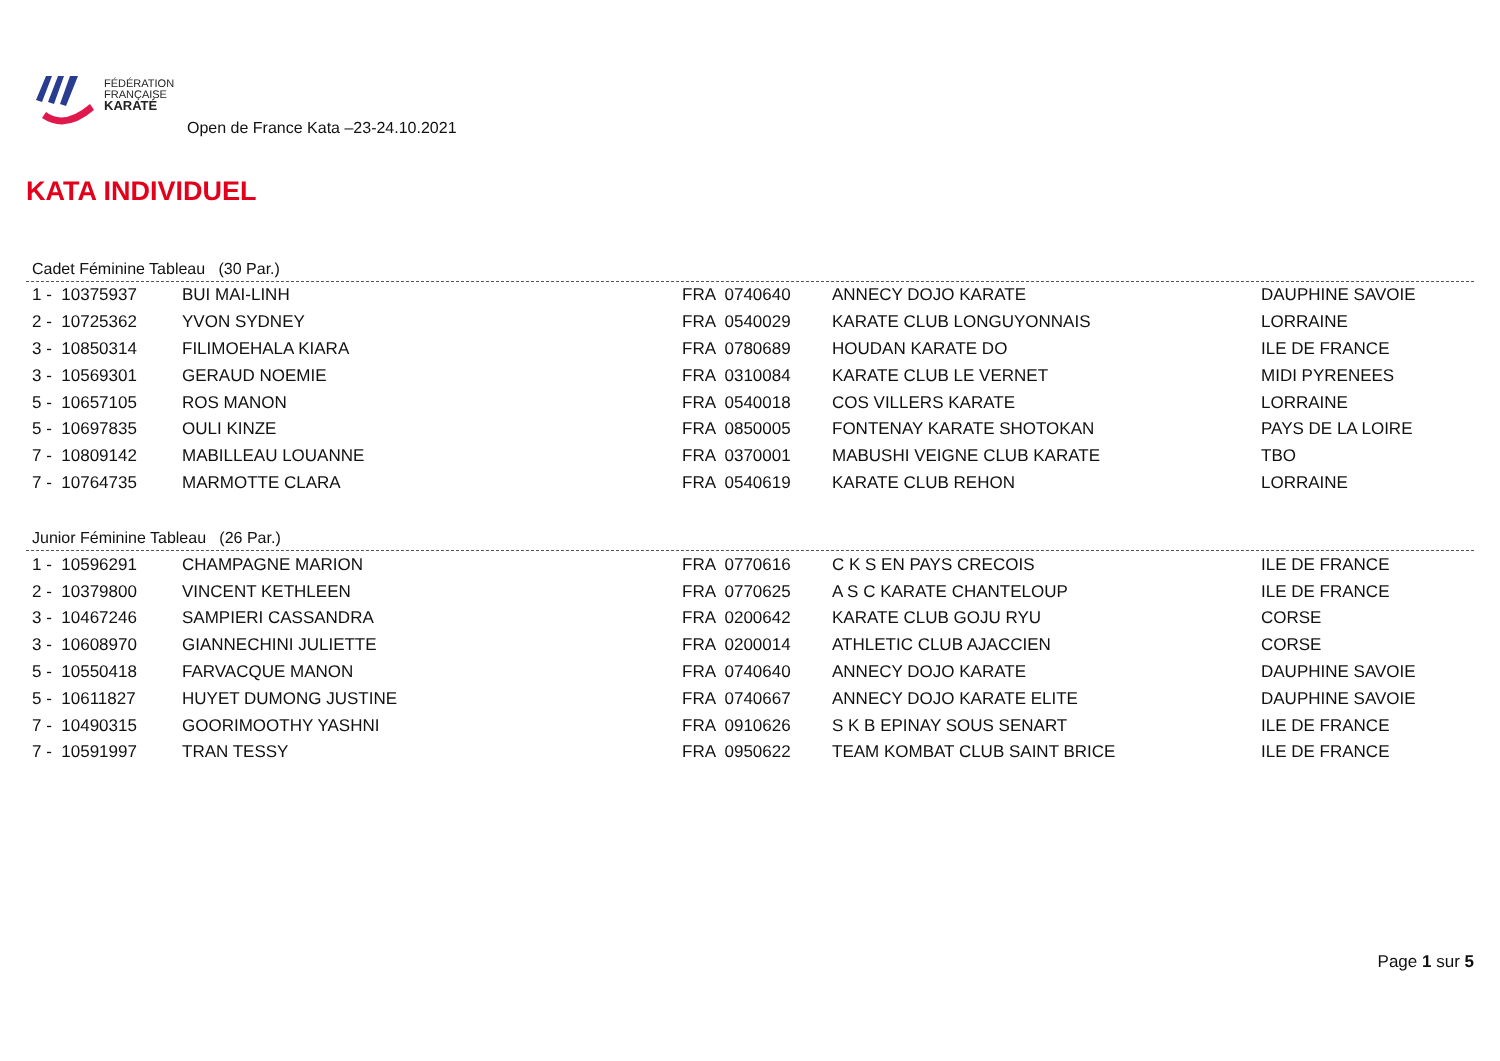FÉDÉRATION
FRANÇAISE
KARATÉ
Open de France Kata –23-24.10.2021
KATA INDIVIDUEL
Cadet Féminine Tableau (30 Par.)
| 1 - 10375937 | BUI MAI-LINH | FRA 0740640 | ANNECY DOJO KARATE | DAUPHINE SAVOIE |
| 2 - 10725362 | YVON SYDNEY | FRA 0540029 | KARATE CLUB LONGUYONNAIS | LORRAINE |
| 3 - 10850314 | FILIMOEHALA KIARA | FRA 0780689 | HOUDAN KARATE DO | ILE DE FRANCE |
| 3 - 10569301 | GERAUD NOEMIE | FRA 0310084 | KARATE CLUB LE VERNET | MIDI PYRENEES |
| 5 - 10657105 | ROS MANON | FRA 0540018 | COS VILLERS KARATE | LORRAINE |
| 5 - 10697835 | OULI KINZE | FRA 0850005 | FONTENAY KARATE SHOTOKAN | PAYS DE LA LOIRE |
| 7 - 10809142 | MABILLEAU LOUANNE | FRA 0370001 | MABUSHI VEIGNE CLUB KARATE | TBO |
| 7 - 10764735 | MARMOTTE CLARA | FRA 0540619 | KARATE CLUB REHON | LORRAINE |
Junior Féminine Tableau (26 Par.)
| 1 - 10596291 | CHAMPAGNE MARION | FRA 0770616 | C K S EN PAYS CRECOIS | ILE DE FRANCE |
| 2 - 10379800 | VINCENT KETHLEEN | FRA 0770625 | A S C KARATE CHANTELOUP | ILE DE FRANCE |
| 3 - 10467246 | SAMPIERI CASSANDRA | FRA 0200642 | KARATE CLUB GOJU RYU | CORSE |
| 3 - 10608970 | GIANNECHINI JULIETTE | FRA 0200014 | ATHLETIC CLUB AJACCIEN | CORSE |
| 5 - 10550418 | FARVACQUE MANON | FRA 0740640 | ANNECY DOJO KARATE | DAUPHINE SAVOIE |
| 5 - 10611827 | HUYET DUMONG JUSTINE | FRA 0740667 | ANNECY DOJO KARATE ELITE | DAUPHINE SAVOIE |
| 7 - 10490315 | GOORIMOOTHY YASHNI | FRA 0910626 | S K B EPINAY SOUS SENART | ILE DE FRANCE |
| 7 - 10591997 | TRAN TESSY | FRA 0950622 | TEAM KOMBAT CLUB SAINT BRICE | ILE DE FRANCE |
Page 1 sur 5